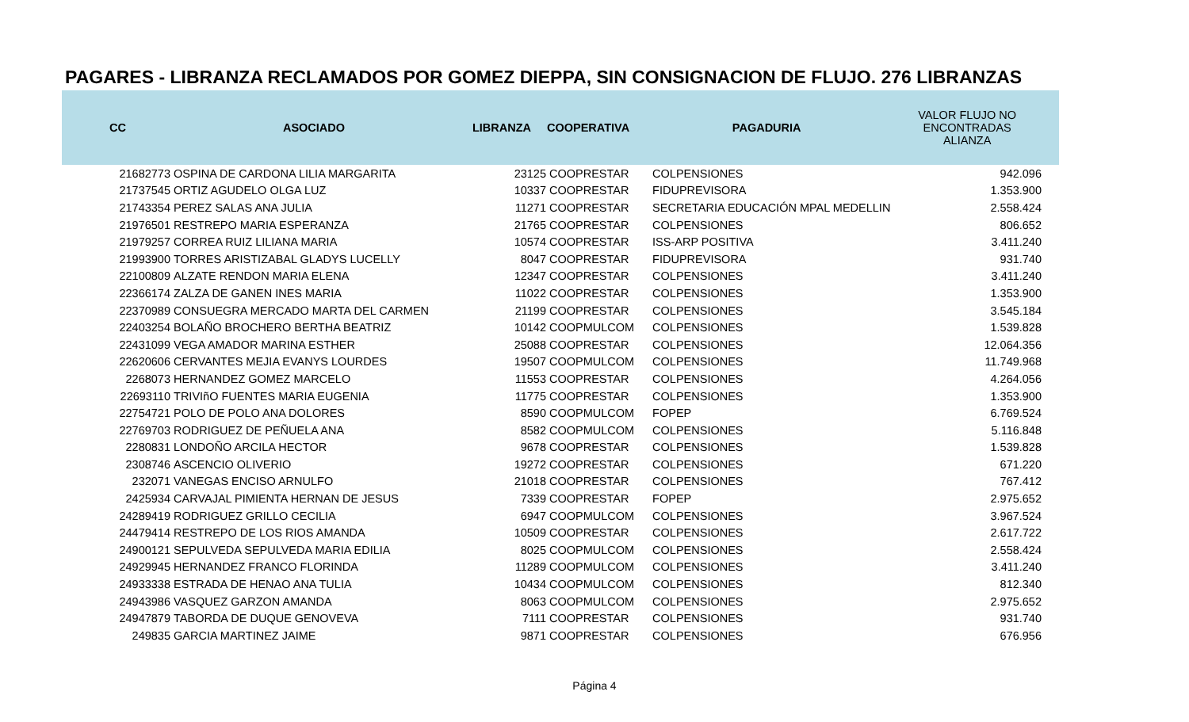PAGARES - LIBRANZA RECLAMADOS POR GOMEZ DIEPPA, SIN CONSIGNACION DE FLUJO. 276 LIBRANZAS
| CC | ASOCIADO | LIBRANZA | COOPERATIVA | PAGADURIA | VALOR FLUJO NO ENCONTRADAS ALIANZA |
| --- | --- | --- | --- | --- | --- |
| 21682773 | OSPINA DE CARDONA LILIA MARGARITA | 23125 | COOPRESTAR | COLPENSIONES | 942.096 |
| 21737545 | ORTIZ AGUDELO OLGA LUZ | 10337 | COOPRESTAR | FIDUPREVISORA | 1.353.900 |
| 21743354 | PEREZ SALAS ANA JULIA | 11271 | COOPRESTAR | SECRETARIA EDUCACIÓN MPAL MEDELLIN | 2.558.424 |
| 21976501 | RESTREPO MARIA ESPERANZA | 21765 | COOPRESTAR | COLPENSIONES | 806.652 |
| 21979257 | CORREA RUIZ LILIANA MARIA | 10574 | COOPRESTAR | ISS-ARP POSITIVA | 3.411.240 |
| 21993900 | TORRES ARISTIZABAL GLADYS LUCELLY | 8047 | COOPRESTAR | FIDUPREVISORA | 931.740 |
| 22100809 | ALZATE RENDON MARIA ELENA | 12347 | COOPRESTAR | COLPENSIONES | 3.411.240 |
| 22366174 | ZALZA DE GANEN INES MARIA | 11022 | COOPRESTAR | COLPENSIONES | 1.353.900 |
| 22370989 | CONSUEGRA MERCADO MARTA DEL CARMEN | 21199 | COOPRESTAR | COLPENSIONES | 3.545.184 |
| 22403254 | BOLAÑO BROCHERO BERTHA BEATRIZ | 10142 | COOPMULCOM | COLPENSIONES | 1.539.828 |
| 22431099 | VEGA AMADOR MARINA ESTHER | 25088 | COOPRESTAR | COLPENSIONES | 12.064.356 |
| 22620606 | CERVANTES MEJIA EVANYS LOURDES | 19507 | COOPMULCOM | COLPENSIONES | 11.749.968 |
| 2268073 | HERNANDEZ GOMEZ MARCELO | 11553 | COOPRESTAR | COLPENSIONES | 4.264.056 |
| 22693110 | TRIVIñO FUENTES MARIA EUGENIA | 11775 | COOPRESTAR | COLPENSIONES | 1.353.900 |
| 22754721 | POLO DE POLO ANA DOLORES | 8590 | COOPMULCOM | FOPEP | 6.769.524 |
| 22769703 | RODRIGUEZ DE PEÑUELA ANA | 8582 | COOPMULCOM | COLPENSIONES | 5.116.848 |
| 2280831 | LONDOÑO ARCILA HECTOR | 9678 | COOPRESTAR | COLPENSIONES | 1.539.828 |
| 2308746 | ASCENCIO OLIVERIO | 19272 | COOPRESTAR | COLPENSIONES | 671.220 |
| 232071 | VANEGAS ENCISO ARNULFO | 21018 | COOPRESTAR | COLPENSIONES | 767.412 |
| 2425934 | CARVAJAL PIMIENTA HERNAN DE JESUS | 7339 | COOPRESTAR | FOPEP | 2.975.652 |
| 24289419 | RODRIGUEZ GRILLO CECILIA | 6947 | COOPMULCOM | COLPENSIONES | 3.967.524 |
| 24479414 | RESTREPO DE LOS RIOS AMANDA | 10509 | COOPRESTAR | COLPENSIONES | 2.617.722 |
| 24900121 | SEPULVEDA SEPULVEDA MARIA EDILIA | 8025 | COOPMULCOM | COLPENSIONES | 2.558.424 |
| 24929945 | HERNANDEZ FRANCO FLORINDA | 11289 | COOPMULCOM | COLPENSIONES | 3.411.240 |
| 24933338 | ESTRADA DE HENAO ANA TULIA | 10434 | COOPMULCOM | COLPENSIONES | 812.340 |
| 24943986 | VASQUEZ GARZON AMANDA | 8063 | COOPMULCOM | COLPENSIONES | 2.975.652 |
| 24947879 | TABORDA DE DUQUE GENOVEVA | 7111 | COOPRESTAR | COLPENSIONES | 931.740 |
| 249835 | GARCIA MARTINEZ JAIME | 9871 | COOPRESTAR | COLPENSIONES | 676.956 |
Página 4